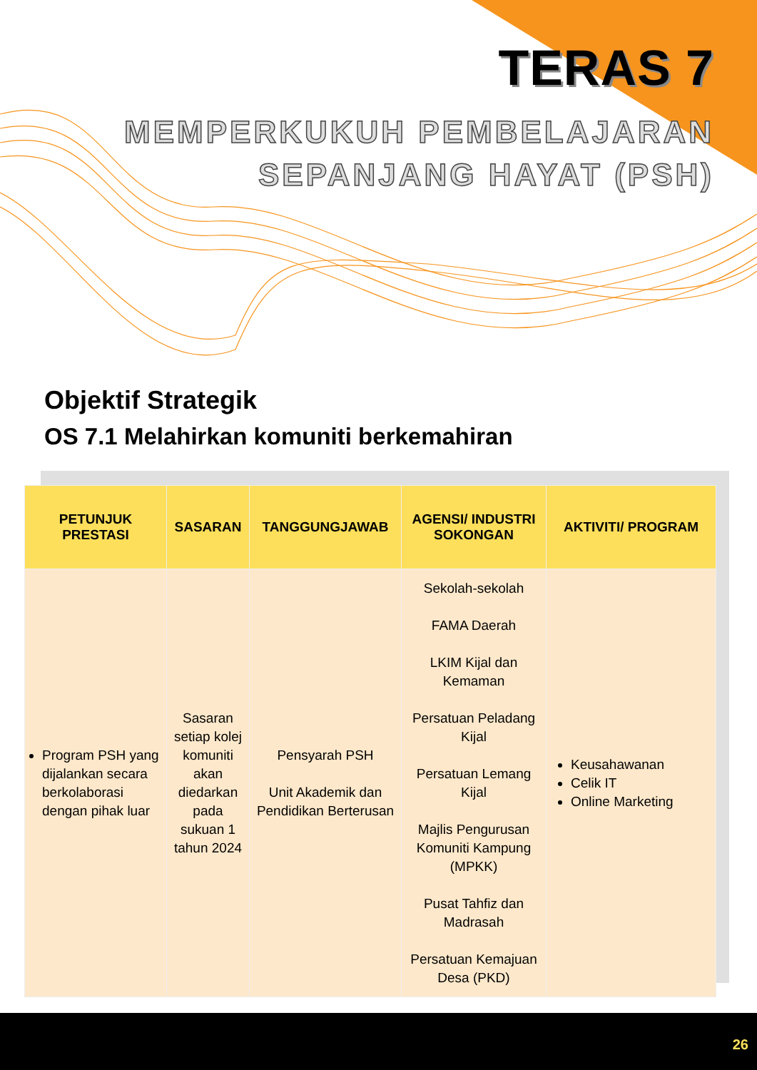TERAS 7
MEMPERKUKUH PEMBELAJARAN
SEPANJANG HAYAT (PSH)
Objektif Strategik
OS 7.1 Melahirkan komuniti berkemahiran
| PETUNJUK PRESTASI | SASARAN | TANGGUNGJAWAB | AGENSI/ INDUSTRI SOKONGAN | AKTIVITI/ PROGRAM |
| --- | --- | --- | --- | --- |
| Program PSH yang dijalankan secara berkolaborasi dengan pihak luar | Sasaran setiap kolej komuniti akan diedarkan pada sukuan 1 tahun 2024 | Pensyarah PSH Unit Akademik dan Pendidikan Berterusan | Sekolah-sekolah FAMA Daerah LKIM Kijal dan Kemaman Persatuan Peladang Kijal Persatuan Lemang Kijal Majlis Pengurusan Komuniti Kampung (MPKK) Pusat Tahfiz dan Madrasah Persatuan Kemajuan Desa (PKD) | Keusahawanan Celik IT Online Marketing |
26